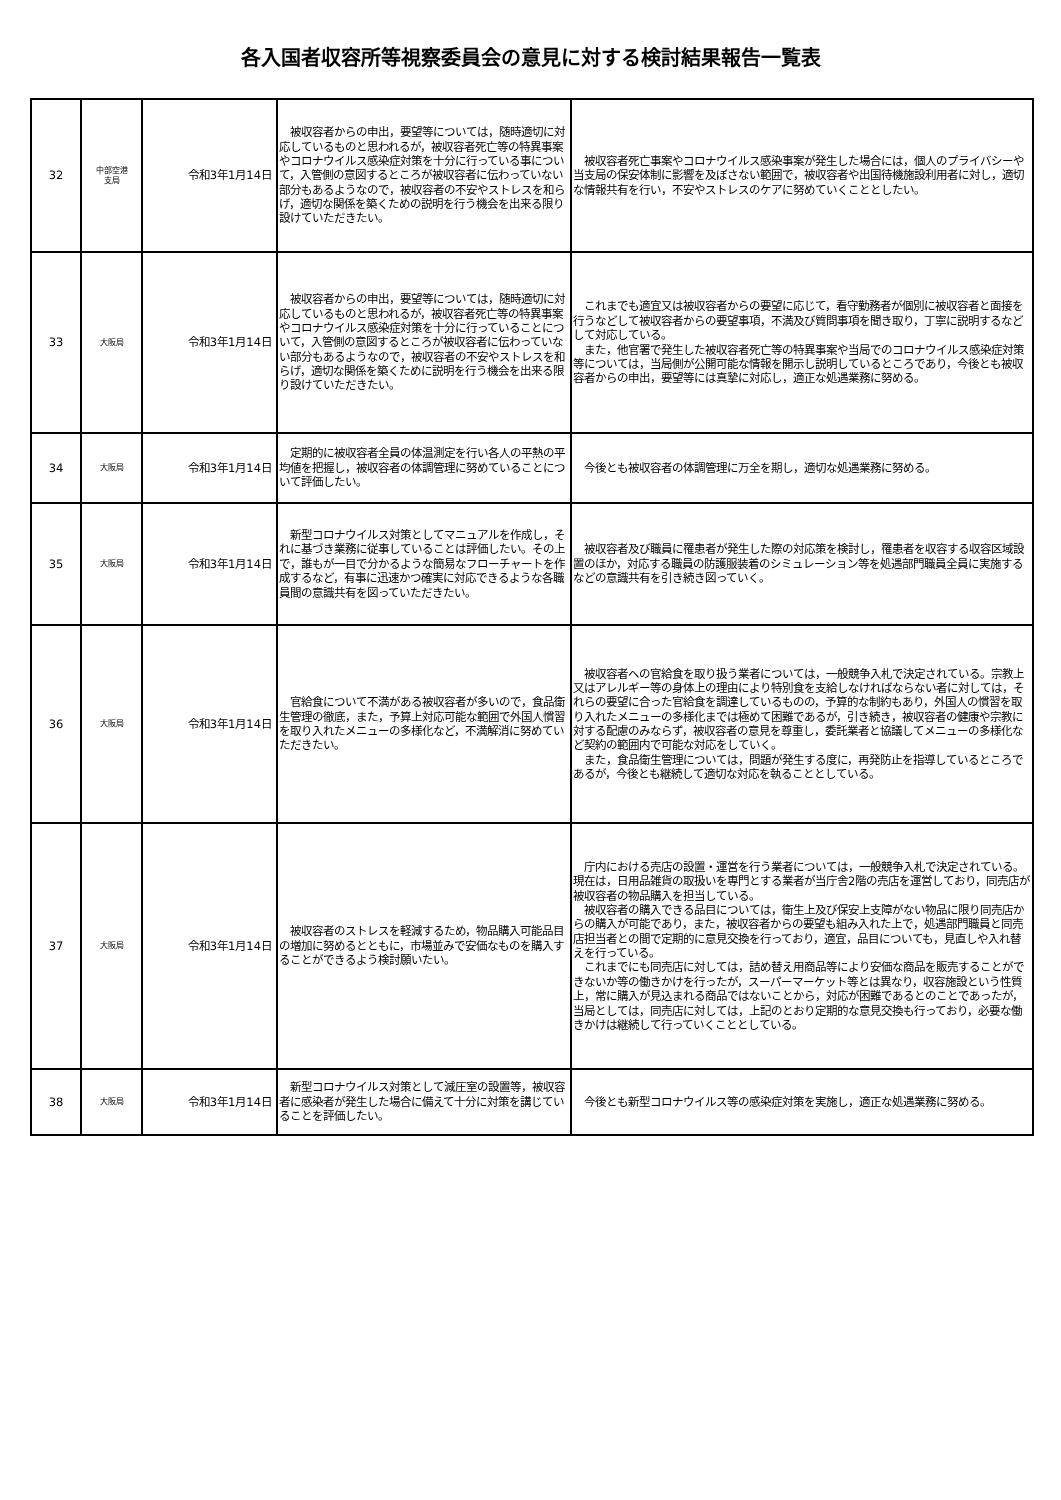各入国者収容所等視察委員会の意見に対する検討結果報告一覧表
| 32 | 中部空港 支局 | 令和3年1月14日 | 被収容者からの申出，要望等については，随時適切に対応しているものと思われるが，被収容者死亡等の特異事案やコロナウイルス感染症対策を十分に行っている事について，入管側の意図するところが被収容者に伝わっていない部分もあるようなので，被収容者の不安やストレスを和らげ，適切な関係を築くための説明を行う機会を出来る限り設けていただきたい。 | 被収容者死亡事案やコロナウイルス感染事案が発生した場合には，個人のプライバシーや当支局の保安体制に影響を及ぼさない範囲で，被収容者や出国待機施設利用者に対し，適切な情報共有を行い，不安やストレスのケアに努めていくこととしたい。 |
| 33 | 大阪局 | 令和3年1月14日 | 被収容者からの申出，要望等については，随時適切に対応しているものと思われるが，被収容者死亡等の特異事案やコロナウイルス感染症対策を十分に行っていることについて，入管側の意図するところが被収容者に伝わっていない部分もあるようなので，被収容者の不安やストレスを和らげ，適切な関係を築くために説明を行う機会を出来る限り設けていただきたい。 | これまでも適宜又は被収容者からの要望に応じて，看守勤務者が個別に被収容者と面接を行うなどして被収容者からの要望事項，不満及び質問事項を聞き取り，丁寧に説明するなどして対応している。 また，他官署で発生した被収容者死亡等の特異事案や当局でのコロナウイルス感染症対策等については，当局側が公開可能な情報を開示し説明しているところであり，今後とも被収容者からの申出，要望等には真摯に対応し，適正な処遇業務に努める。 |
| 34 | 大阪局 | 令和3年1月14日 | 定期的に被収容者全員の体温測定を行い各人の平熱の平均値を把握し，被収容者の体調管理に努めていることについて評価したい。 | 今後とも被収容者の体調管理に万全を期し，適切な処遇業務に努める。 |
| 35 | 大阪局 | 令和3年1月14日 | 新型コロナウイルス対策としてマニュアルを作成し，それに基づき業務に従事していることは評価したい。その上で，誰もが一目で分かるような簡易なフローチャートを作成するなど，有事に迅速かつ確実に対応できるような各職員間の意識共有を図っていただきたい。 | 被収容者及び職員に罹患者が発生した際の対応策を検討し，罹患者を収容する収容区域設置のほか，対応する職員の防護服装着のシミュレーション等を処遇部門職員全員に実施するなどの意識共有を引き続き図っていく。 |
| 36 | 大阪局 | 令和3年1月14日 | 官給食について不満がある被収容者が多いので，食品衛生管理の徹底，また，予算上対応可能な範囲で外国人慣習を取り入れたメニューの多様化など，不満解消に努めていただきたい。 | 被収容者への官給食を取り扱う業者については，一般競争入札で決定されている。宗教上又はアレルギー等の身体上の理由により特別食を支給しなければならない者に対しては，それらの要望に合った官給食を調達しているものの，予算的な制約もあり，外国人の慣習を取り入れたメニューの多様化までは極めて困難であるが，引き続き，被収容者の健康や宗教に対する配慮のみならず，被収容者の意見を尊重し，委託業者と協議してメニューの多様化など契約の範囲内で可能な対応をしていく。 また，食品衛生管理については，問題が発生する度に，再発防止を指導しているところであるが，今後とも継続して適切な対応を執ることとしている。 |
| 37 | 大阪局 | 令和3年1月14日 | 被収容者のストレスを軽減するため，物品購入可能品目の増加に努めるとともに，市場並みで安価なものを購入することができるよう検討願いたい。 | 庁内における売店の設置・運営を行う業者については，一般競争入札で決定されている。現在は，日用品雑貨の取扱いを専門とする業者が当庁舎2階の売店を運営しており，同売店が被収容者の物品購入を担当している。 被収容者の購入できる品目については，衛生上及び保安上支障がない物品に限り同売店からの購入が可能であり，また，被収容者からの要望も組み入れた上で，処遇部門職員と同売店担当者との間で定期的に意見交換を行っており，適宜，品目についても，見直しや入れ替えを行っている。 これまでにも同売店に対しては，詰め替え用商品等により安価な商品を販売することができないか等の働きかけを行ったが，スーパーマーケット等とは異なり，収容施設という性質上，常に購入が見込まれる商品ではないことから，対応が困難であるとのことであったが，当局としては，同売店に対しては，上記のとおり定期的な意見交換も行っており，必要な働きかけは継続して行っていくこととしている。 |
| 38 | 大阪局 | 令和3年1月14日 | 新型コロナウイルス対策として減圧室の設置等，被収容者に感染者が発生した場合に備えて十分に対策を講じていることを評価したい。 | 今後とも新型コロナウイルス等の感染症対策を実施し，適正な処遇業務に努める。 |